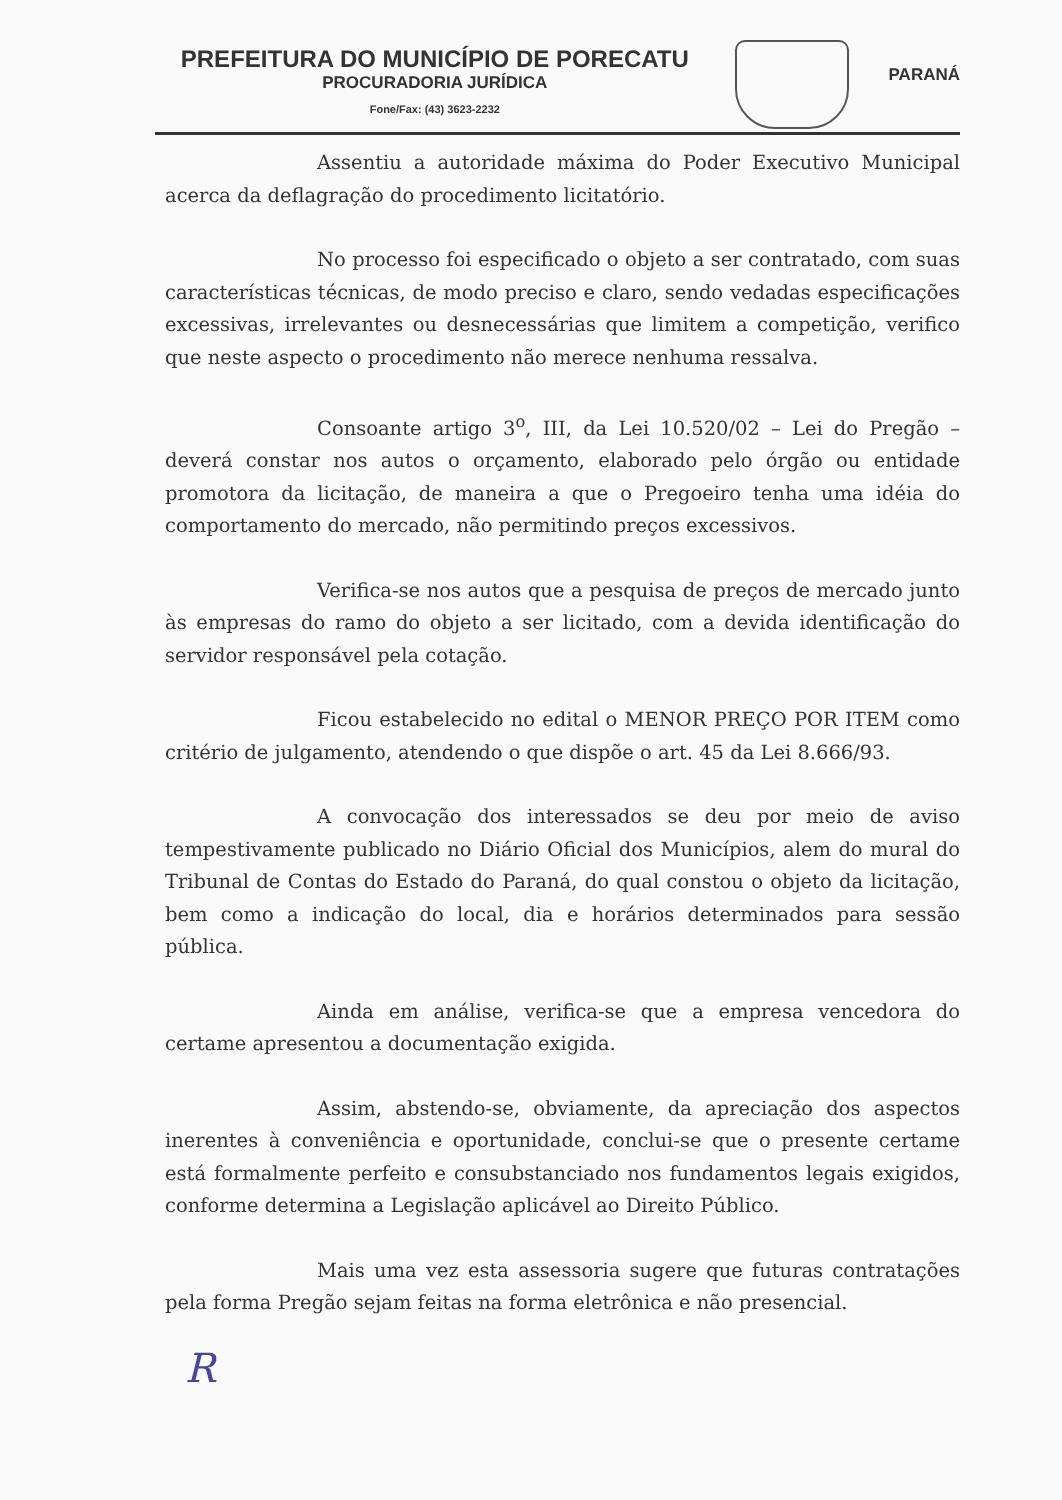PREFEITURA DO MUNICÍPIO DE PORECATU
PROCURADORIA JURÍDICA
Fone/Fax: (43) 3623-2232
PARANÁ
Assentiu a autoridade máxima do Poder Executivo Municipal acerca da deflagração do procedimento licitatório.
No processo foi especificado o objeto a ser contratado, com suas características técnicas, de modo preciso e claro, sendo vedadas especificações excessivas, irrelevantes ou desnecessárias que limitem a competição, verifico que neste aspecto o procedimento não merece nenhuma ressalva.
Consoante artigo 3<sup>o</sup>, III, da Lei 10.520/02 – Lei do Pregão – deverá constar nos autos o orçamento, elaborado pelo órgão ou entidade promotora da licitação, de maneira a que o Pregoeiro tenha uma idéia do comportamento do mercado, não permitindo preços excessivos.
Verifica-se nos autos que a pesquisa de preços de mercado junto às empresas do ramo do objeto a ser licitado, com a devida identificação do servidor responsável pela cotação.
Ficou estabelecido no edital o MENOR PREÇO POR ITEM como critério de julgamento, atendendo o que dispõe o art. 45 da Lei 8.666/93.
A convocação dos interessados se deu por meio de aviso tempestivamente publicado no Diário Oficial dos Municípios, alem do mural do Tribunal de Contas do Estado do Paraná, do qual constou o objeto da licitação, bem como a indicação do local, dia e horários determinados para sessão pública.
Ainda em análise, verifica-se que a empresa vencedora do certame apresentou a documentação exigida.
Assim, abstendo-se, obviamente, da apreciação dos aspectos inerentes à conveniência e oportunidade, conclui-se que o presente certame está formalmente perfeito e consubstanciado nos fundamentos legais exigidos, conforme determina a Legislação aplicável ao Direito Público.
Mais uma vez esta assessoria sugere que futuras contratações pela forma Pregão sejam feitas na forma eletrônica e não presencial.
R